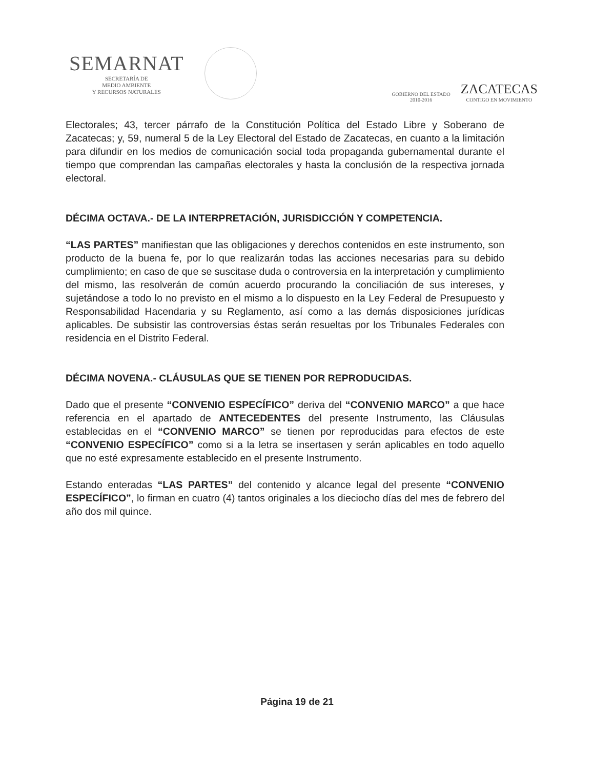SEMARNAT
SECRETARÍA DE
MEDIO AMBIENTE
Y RECURSOS NATURALES
GOBIERNO DEL ESTADO
2010-2016
ZACATECAS
CONTIGO EN MOVIMIENTO
Electorales; 43, tercer párrafo de la Constitución Política del Estado Libre y Soberano de Zacatecas; y, 59, numeral 5 de la Ley Electoral del Estado de Zacatecas, en cuanto a la limitación para difundir en los medios de comunicación social toda propaganda gubernamental durante el tiempo que comprendan las campañas electorales y hasta la conclusión de la respectiva jornada electoral.
DÉCIMA OCTAVA.- DE LA INTERPRETACIÓN, JURISDICCIÓN Y COMPETENCIA.
“LAS PARTES” manifiestan que las obligaciones y derechos contenidos en este instrumento, son producto de la buena fe, por lo que realizarán todas las acciones necesarias para su debido cumplimiento; en caso de que se suscitase duda o controversia en la interpretación y cumplimiento del mismo, las resolverán de común acuerdo procurando la conciliación de sus intereses, y sujetándose a todo lo no previsto en el mismo a lo dispuesto en la Ley Federal de Presupuesto y Responsabilidad Hacendaria y su Reglamento, así como a las demás disposiciones jurídicas aplicables. De subsistir las controversias éstas serán resueltas por los Tribunales Federales con residencia en el Distrito Federal.
DÉCIMA NOVENA.- CLÁUSULAS QUE SE TIENEN POR REPRODUCIDAS.
Dado que el presente “CONVENIO ESPECÍFICO” deriva del “CONVENIO MARCO” a que hace referencia en el apartado de ANTECEDENTES del presente Instrumento, las Cláusulas establecidas en el “CONVENIO MARCO” se tienen por reproducidas para efectos de este “CONVENIO ESPECÍFICO” como si a la letra se insertasen y serán aplicables en todo aquello que no esté expresamente establecido en el presente Instrumento.
Estando enteradas “LAS PARTES” del contenido y alcance legal del presente “CONVENIO ESPECÍFICO”, lo firman en cuatro (4) tantos originales a los dieciocho días del mes de febrero del año dos mil quince.
Página 19 de 21